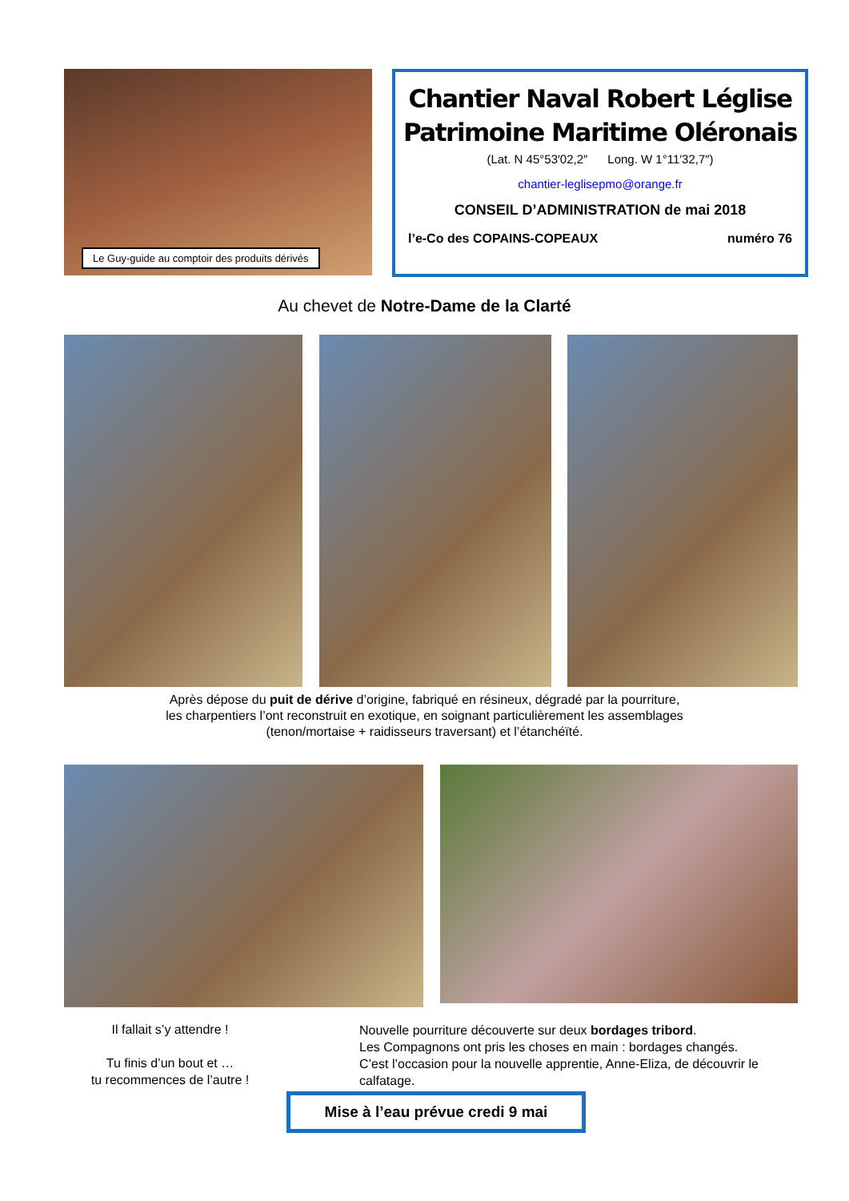Le Guy-guide au comptoir des produits dérivés
Chantier Naval Robert Léglise
Patrimoine Maritime Oléronais
(Lat. N 45°53′02,2″ Long. W 1°11′32,7″)
chantier-leglisepmo@orange.fr
CONSEIL D’ADMINISTRATION de mai 2018
l’e-Co des COPAINS-COPEAUX numéro 76
Au chevet de Notre-Dame de la Clarté
Après dépose du puit de dérive d’origine, fabriqué en résineux, dégradé par la pourriture,
les charpentiers l’ont reconstruit en exotique, en soignant particulièrement les assemblages
(tenon/mortaise + raidisseurs traversant) et l’étanchéïté.
Il fallait s’y attendre !
Tu finis d’un bout et …
tu recommences de l’autre !
Nouvelle pourriture découverte sur deux bordages tribord.
Les Compagnons ont pris les choses en main : bordages changés.
C’est l’occasion pour la nouvelle apprentie, Anne-Eliza, de découvrir le calfatage.
Mise à l’eau prévue credi 9 mai